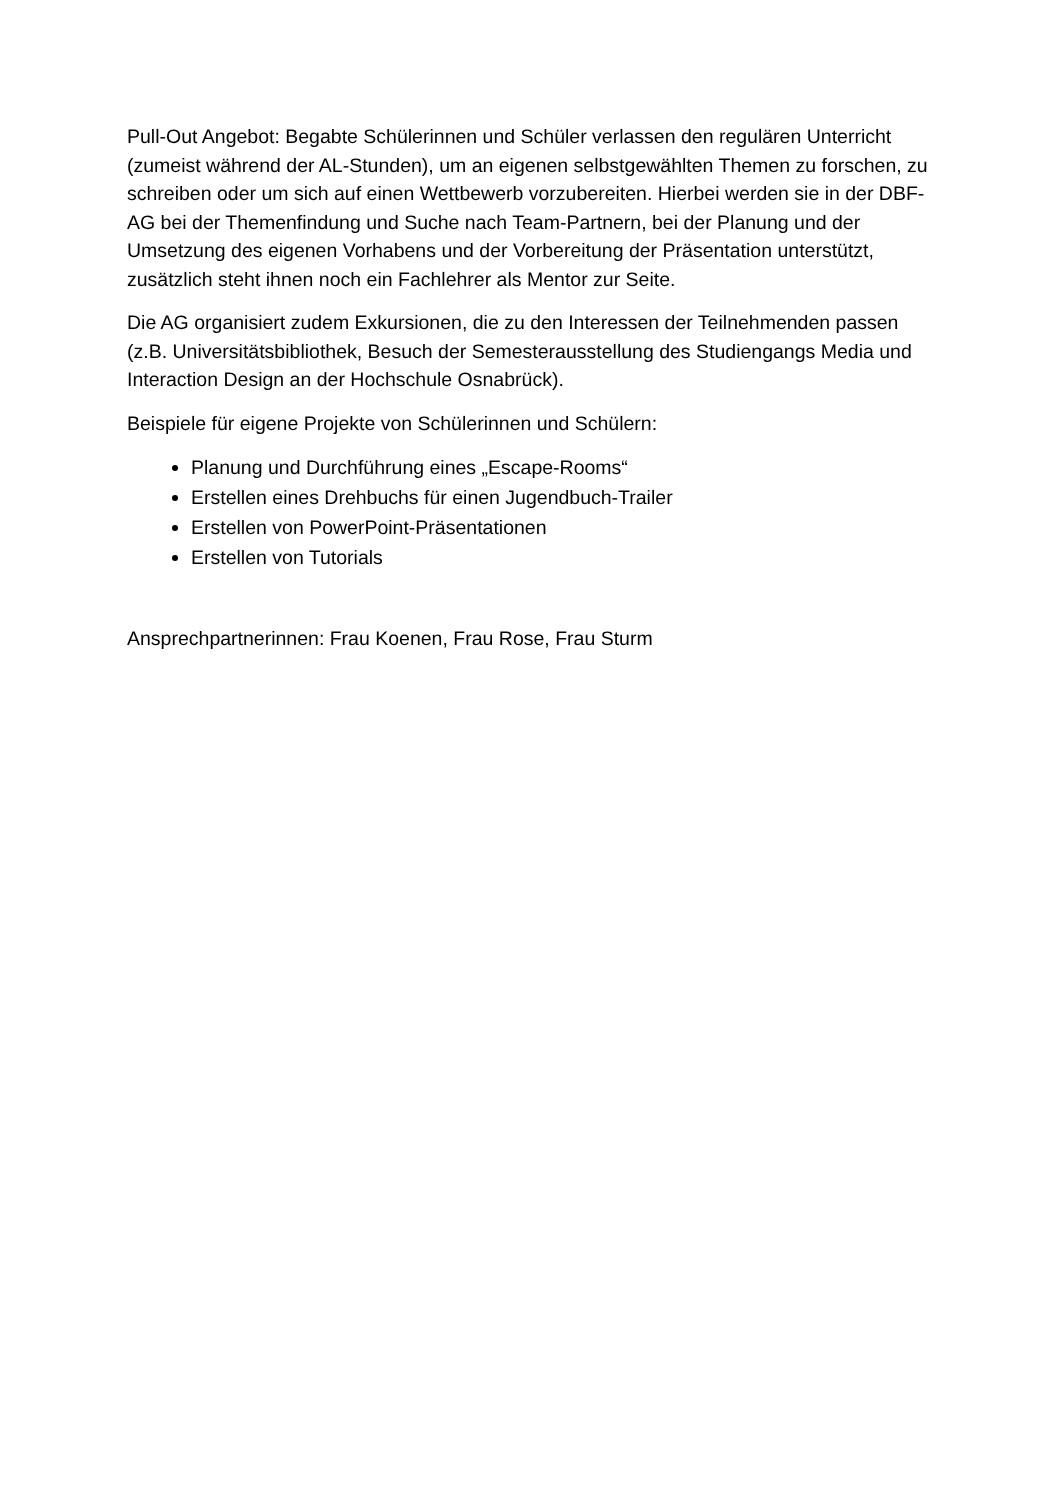Pull-Out Angebot: Begabte Schülerinnen und Schüler verlassen den regulären Unterricht (zumeist während der AL-Stunden), um an eigenen selbstgewählten Themen zu forschen, zu schreiben oder um sich auf einen Wettbewerb vorzubereiten. Hierbei werden sie in der DBF-AG bei der Themenfindung und Suche nach Team-Partnern, bei der Planung und der Umsetzung des eigenen Vorhabens und der Vorbereitung der Präsentation unterstützt, zusätzlich steht ihnen noch ein Fachlehrer als Mentor zur Seite.
Die AG organisiert zudem Exkursionen, die zu den Interessen der Teilnehmenden passen (z.B. Universitätsbibliothek, Besuch der Semesterausstellung des Studiengangs Media und Interaction Design an der Hochschule Osnabrück).
Beispiele für eigene Projekte von Schülerinnen und Schülern:
Planung und Durchführung eines „Escape-Rooms“
Erstellen eines Drehbuchs für einen Jugendbuch-Trailer
Erstellen von PowerPoint-Präsentationen
Erstellen von Tutorials
Ansprechpartnerinnen: Frau Koenen, Frau Rose, Frau Sturm